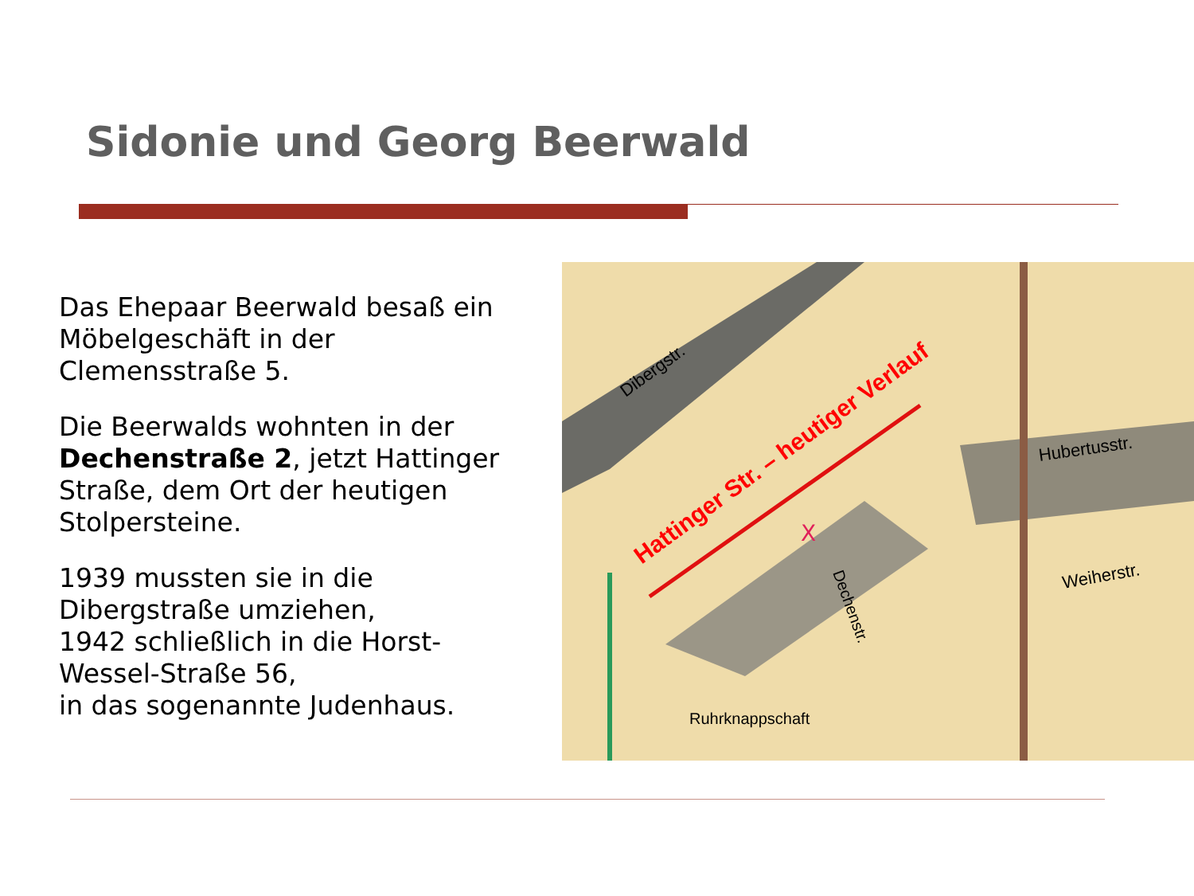Sidonie und Georg Beerwald
Das Ehepaar Beerwald besaß ein Möbelgeschäft in der Clemensstraße 5.
Die Beerwalds wohnten in der Dechenstraße 2, jetzt Hattinger Straße, dem Ort der heutigen Stolpersteine.
1939 mussten sie in die Dibergstraße umziehen,
1942 schließlich in die Horst-Wessel-Straße 56,
in das sogenannte Judenhaus.
Hattinger Str. – heutiger Verlauf
Dibergstr.
Hubertusstr.
Weiherstr.
Dechenstr.
Ruhrknappschaft
X